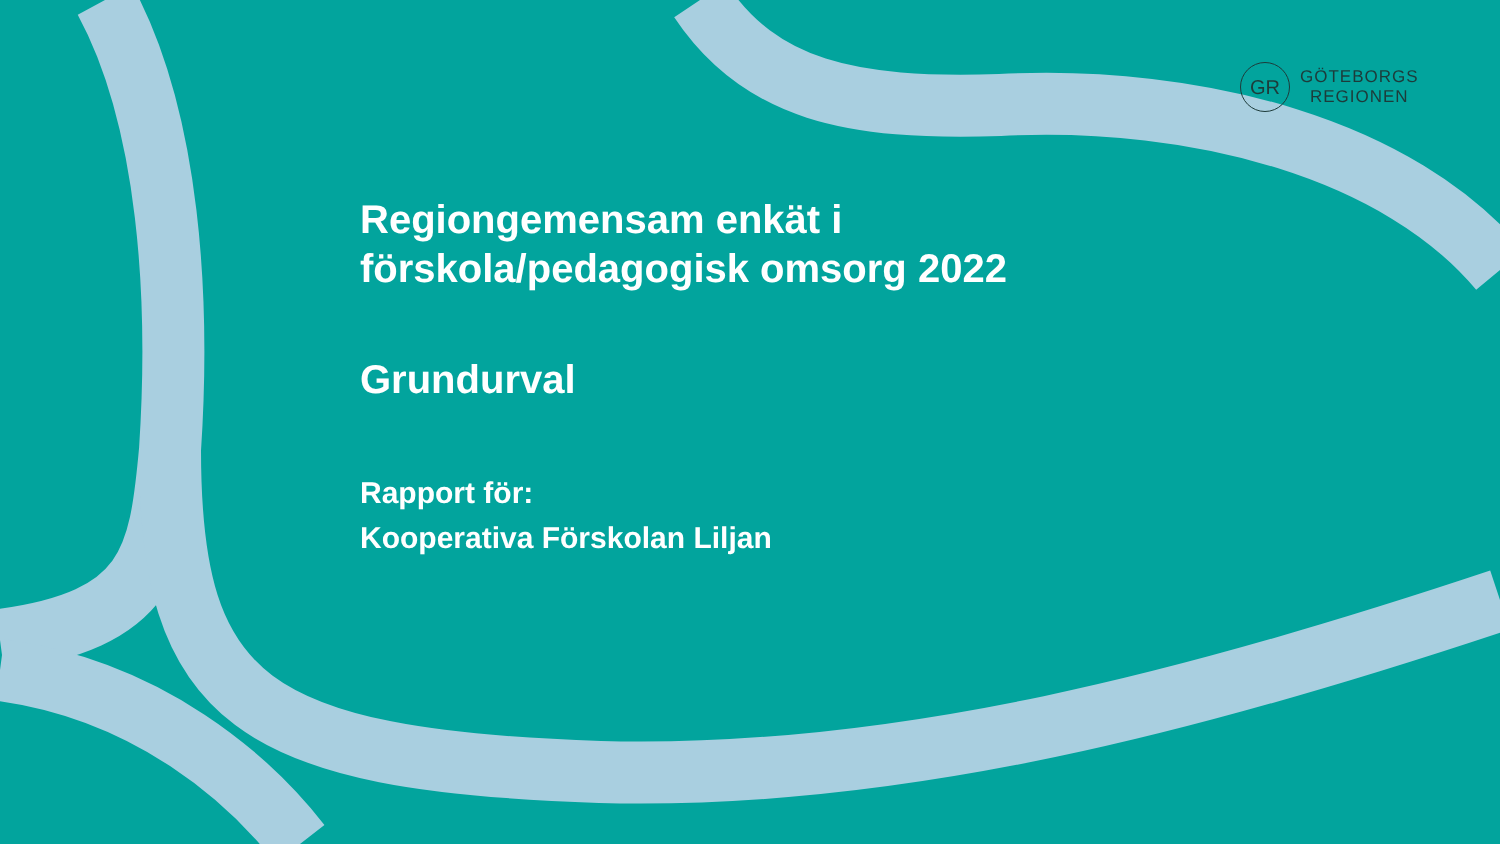GR
GÖTEBORGS
REGIONEN
Regiongemensam enkät i
förskola/pedagogisk omsorg 2022
Grundurval
Rapport för:
Kooperativa Förskolan Liljan